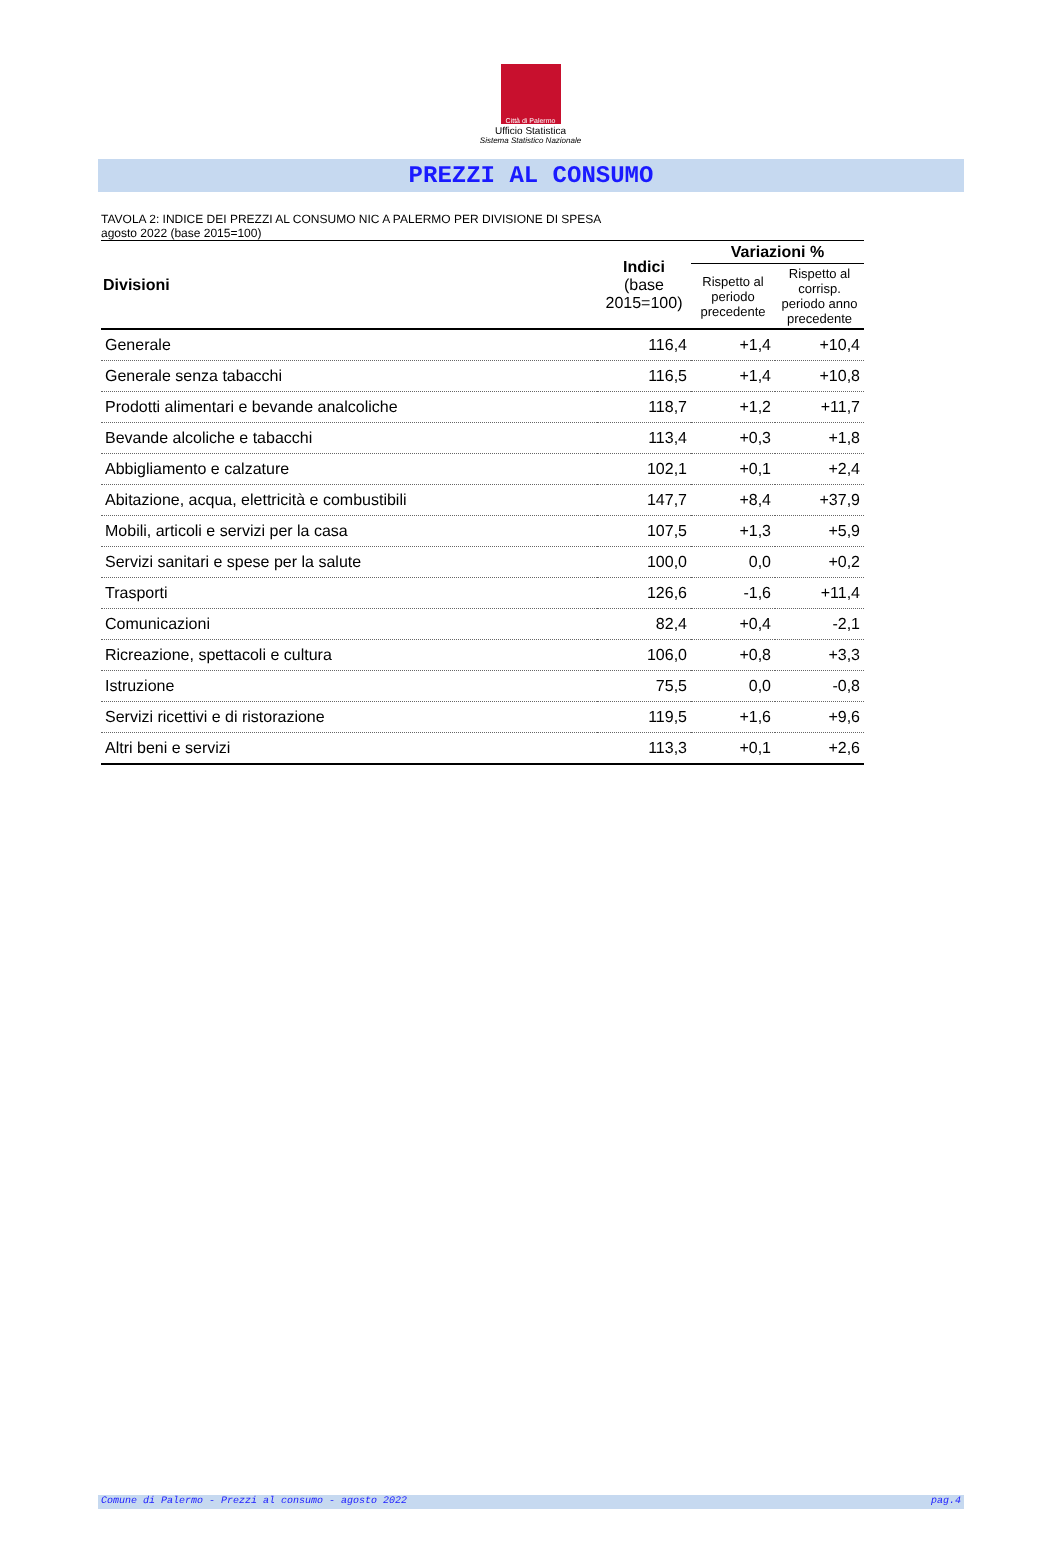Città di Palermo
Ufficio Statistica
Sistema Statistico Nazionale
PREZZI AL CONSUMO
TAVOLA 2: INDICE DEI PREZZI AL CONSUMO NIC A PALERMO PER DIVISIONE DI SPESA
agosto 2022 (base 2015=100)
| Divisioni | Indici (base 2015=100) | Variazioni % | |
| --- | --- | --- | --- |
| | | Rispetto al periodo precedente | Rispetto al corrisp. periodo anno precedente |
| Generale | 116,4 | +1,4 | +10,4 |
| Generale senza tabacchi | 116,5 | +1,4 | +10,8 |
| Prodotti alimentari e bevande analcoliche | 118,7 | +1,2 | +11,7 |
| Bevande alcoliche e tabacchi | 113,4 | +0,3 | +1,8 |
| Abbigliamento e calzature | 102,1 | +0,1 | +2,4 |
| Abitazione, acqua, elettricità e combustibili | 147,7 | +8,4 | +37,9 |
| Mobili, articoli e servizi per la casa | 107,5 | +1,3 | +5,9 |
| Servizi sanitari e spese per la salute | 100,0 | 0,0 | +0,2 |
| Trasporti | 126,6 | -1,6 | +11,4 |
| Comunicazioni | 82,4 | +0,4 | -2,1 |
| Ricreazione, spettacoli e cultura | 106,0 | +0,8 | +3,3 |
| Istruzione | 75,5 | 0,0 | -0,8 |
| Servizi ricettivi e di ristorazione | 119,5 | +1,6 | +9,6 |
| Altri beni e servizi | 113,3 | +0,1 | +2,6 |
Comune di Palermo - Prezzi al consumo - agosto 2022 pag.4